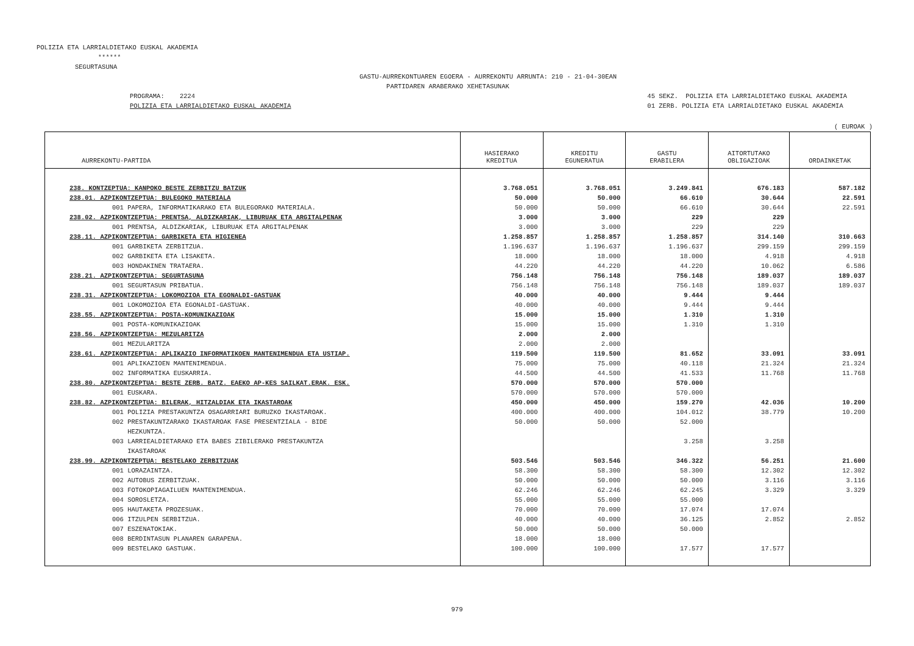POLIZIA ETA LARRIALDIETAKO EUSKAL AKADEMIA ****** SEGURTASUNA
GASTU-AURREKONTUAREN EGOERA - AURREKONTU ARRUNTA: 210 - 21-04-30EAN PARTIDAREN ARABERAKO XEHETASUNAK
PROGRAMA: 2224 POLIZIA ETA LARRIALDIETAKO EUSKAL AKADEMIA
45 SEKZ. POLIZIA ETA LARRIALDIETAKO EUSKAL AKADEMIA 01 ZERB. POLIZIA ETA LARRIALDIETAKO EUSKAL AKADEMIA
( EUROAK )
| AURREKONTU-PARTIDA | HASIERAKO KREDITUA | KREDITU EGUNERATUA | GASTU ERABILERA | AITORTUTAKO OBLIGAZIOAK | ORDAINKETAK |
| --- | --- | --- | --- | --- | --- |
| 238. KONTZEPTUA: KANPOKO BESTE ZERBITZU BATZUK | 3.768.051 | 3.768.051 | 3.249.841 | 676.183 | 587.182 |
| 238.01. AZPIKONTZEPTUA: BULEGOKO MATERIALA | 50.000 | 50.000 | 66.610 | 30.644 | 22.591 |
| 001 PAPERA, INFORMATIKARAKO ETA BULEGORAKO MATERIALA. | 50.000 | 50.000 | 66.610 | 30.644 | 22.591 |
| 238.02. AZPIKONTZEPTUA: PRENTSA, ALDIZKARIAK, LIBURUAK ETA ARGITALPENAK | 3.000 | 3.000 | 229 | 229 | |
| 001 PRENTSA, ALDIZKARIAK, LIBURUAK ETA ARGITALPENAK | 3.000 | 3.000 | 229 | 229 | |
| 238.11. AZPIKONTZEPTUA: GARBIKETA ETA HIGIENEA | 1.258.857 | 1.258.857 | 1.258.857 | 314.140 | 310.663 |
| 001 GARBIKETA ZERBITZUA. | 1.196.637 | 1.196.637 | 1.196.637 | 299.159 | 299.159 |
| 002 GARBIKETA ETA LISAKETA. | 18.000 | 18.000 | 18.000 | 4.918 | 4.918 |
| 003 HONDAKINEN TRATAERA. | 44.220 | 44.220 | 44.220 | 10.062 | 6.586 |
| 238.21. AZPIKONTZEPTUA: SEGURTASUNA | 756.148 | 756.148 | 756.148 | 189.037 | 189.037 |
| 001 SEGURTASUN PRIBATUA. | 756.148 | 756.148 | 756.148 | 189.037 | 189.037 |
| 238.31. AZPIKONTZEPTUA: LOKOMOZIOA ETA EGONALDI-GASTUAK | 40.000 | 40.000 | 9.444 | 9.444 | |
| 001 LOKOMOZIOA ETA EGONALDI-GASTUAK. | 40.000 | 40.000 | 9.444 | 9.444 | |
| 238.55. AZPIKONTZEPTUA: POSTA-KOMUNIKAZIOAK | 15.000 | 15.000 | 1.310 | 1.310 | |
| 001 POSTA-KOMUNIKAZIOAK | 15.000 | 15.000 | 1.310 | 1.310 | |
| 238.56. AZPIKONTZEPTUA: MEZULARITZA | 2.000 | 2.000 | | | |
| 001 MEZULARITZA | 2.000 | 2.000 | | | |
| 238.61. AZPIKONTZEPTUA: APLIKAZIO INFORMATIKOEN MANTENIMENDUA ETA USTIAP. | 119.500 | 119.500 | 81.652 | 33.091 | 33.091 |
| 001 APLIKAZIOEN MANTENIMENDUA. | 75.000 | 75.000 | 40.118 | 21.324 | 21.324 |
| 002 INFORMATIKA EUSKARRIA. | 44.500 | 44.500 | 41.533 | 11.768 | 11.768 |
| 238.80. AZPIKONTZEPTUA: BESTE ZERB. BATZ. EAEKO AP-KES SAILKAT.ERAK. ESK. | 570.000 | 570.000 | 570.000 | | |
| 001 EUSKARA. | 570.000 | 570.000 | 570.000 | | |
| 238.82. AZPIKONTZEPTUA: BILERAK, HITZALDIAK ETA IKASTAROAK | 450.000 | 450.000 | 159.270 | 42.036 | 10.200 |
| 001 POLIZIA PRESTAKUNTZA OSAGARRIARI BURUZKO IKASTAROAK. | 400.000 | 400.000 | 104.012 | 38.779 | 10.200 |
| 002 PRESTAKUNTZARAKO IKASTAROAK FASE PRESENTZIALA - BIDE HEZKUNTZA. | 50.000 | 50.000 | 52.000 | | |
| 003 LARRIEALDIETARAKO ETA BABES ZIBILERAKO PRESTAKUNTZA IKASTAROAK | | | 3.258 | 3.258 | |
| 238.99. AZPIKONTZEPTUA: BESTELAKO ZERBITZUAK | 503.546 | 503.546 | 346.322 | 56.251 | 21.600 |
| 001 LORAZAINTZA. | 58.300 | 58.300 | 58.300 | 12.302 | 12.302 |
| 002 AUTOBUS ZERBITZUAK. | 50.000 | 50.000 | 50.000 | 3.116 | 3.116 |
| 003 FOTOKOPIAGAILUEN MANTENIMENDUA. | 62.246 | 62.246 | 62.245 | 3.329 | 3.329 |
| 004 SOROSLETZA. | 55.000 | 55.000 | 55.000 | | |
| 005 HAUTAKETA PROZESUAK. | 70.000 | 70.000 | 17.074 | 17.074 | |
| 006 ITZULPEN SERBITZUA. | 40.000 | 40.000 | 36.125 | 2.852 | 2.852 |
| 007 ESZENATOKIAK. | 50.000 | 50.000 | 50.000 | | |
| 008 BERDINTASUN PLANAREN GARAPENA. | 18.000 | 18.000 | | | |
| 009 BESTELAKO GASTUAK. | 100.000 | 100.000 | 17.577 | 17.577 | |
979